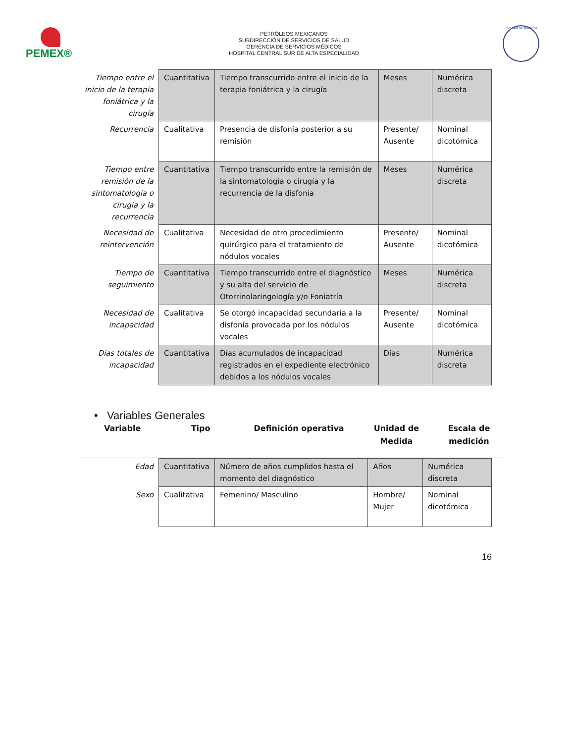PEMEX®
PETRÓLEOS MEXICANOS
SUBDIRECCIÓN DE SERVICIOS DE SALUD
GERENCIA DE SERVICIOS MÉDICOS
HOSPITAL CENTRAL SUR DE ALTA ESPECIALIDAD
Facultad de Medicina
| Tiempo entre el inicio de la terapia foniátrica y la cirugía | Cuantitativa | Tiempo transcurrido entre el inicio de la terapia foniátrica y la cirugía | Meses | Numérica discreta |
| Recurrencia | Cualitativa | Presencia de disfonía posterior a su remisión | Presente/ Ausente | Nominal dicotómica |
| Tiempo entre remisión de la sintomatología o cirugía y la recurrencia | Cuantitativa | Tiempo transcurrido entre la remisión de la sintomatología o cirugía y la recurrencia de la disfonía | Meses | Numérica discreta |
| Necesidad de reintervención | Cualitativa | Necesidad de otro procedimiento quirúrgico para el tratamiento de nódulos vocales | Presente/ Ausente | Nominal dicotómica |
| Tiempo de seguimiento | Cuantitativa | Tiempo transcurrido entre el diagnóstico y su alta del servicio de Otorrinolaringología y/o Foniatría | Meses | Numérica discreta |
| Necesidad de incapacidad | Cualitativa | Se otorgó incapacidad secundaria a la disfonía provocada por los nódulos vocales | Presente/ Ausente | Nominal dicotómica |
| Días totales de incapacidad | Cuantitativa | Días acumulados de incapacidad registrados en el expediente electrónico debidos a los nódulos vocales | Días | Numérica discreta |
• Variables Generales
Variable Tipo Definición operativa Unidad de Medida
Escala de medición
| Edad | Cuantitativa | Número de años cumplidos hasta el momento del diagnóstico | Años | Numérica discreta |
| Sexo | Cualitativa | Femenino/ Masculino | Hombre/ Mujer | Nominal dicotómica |
16